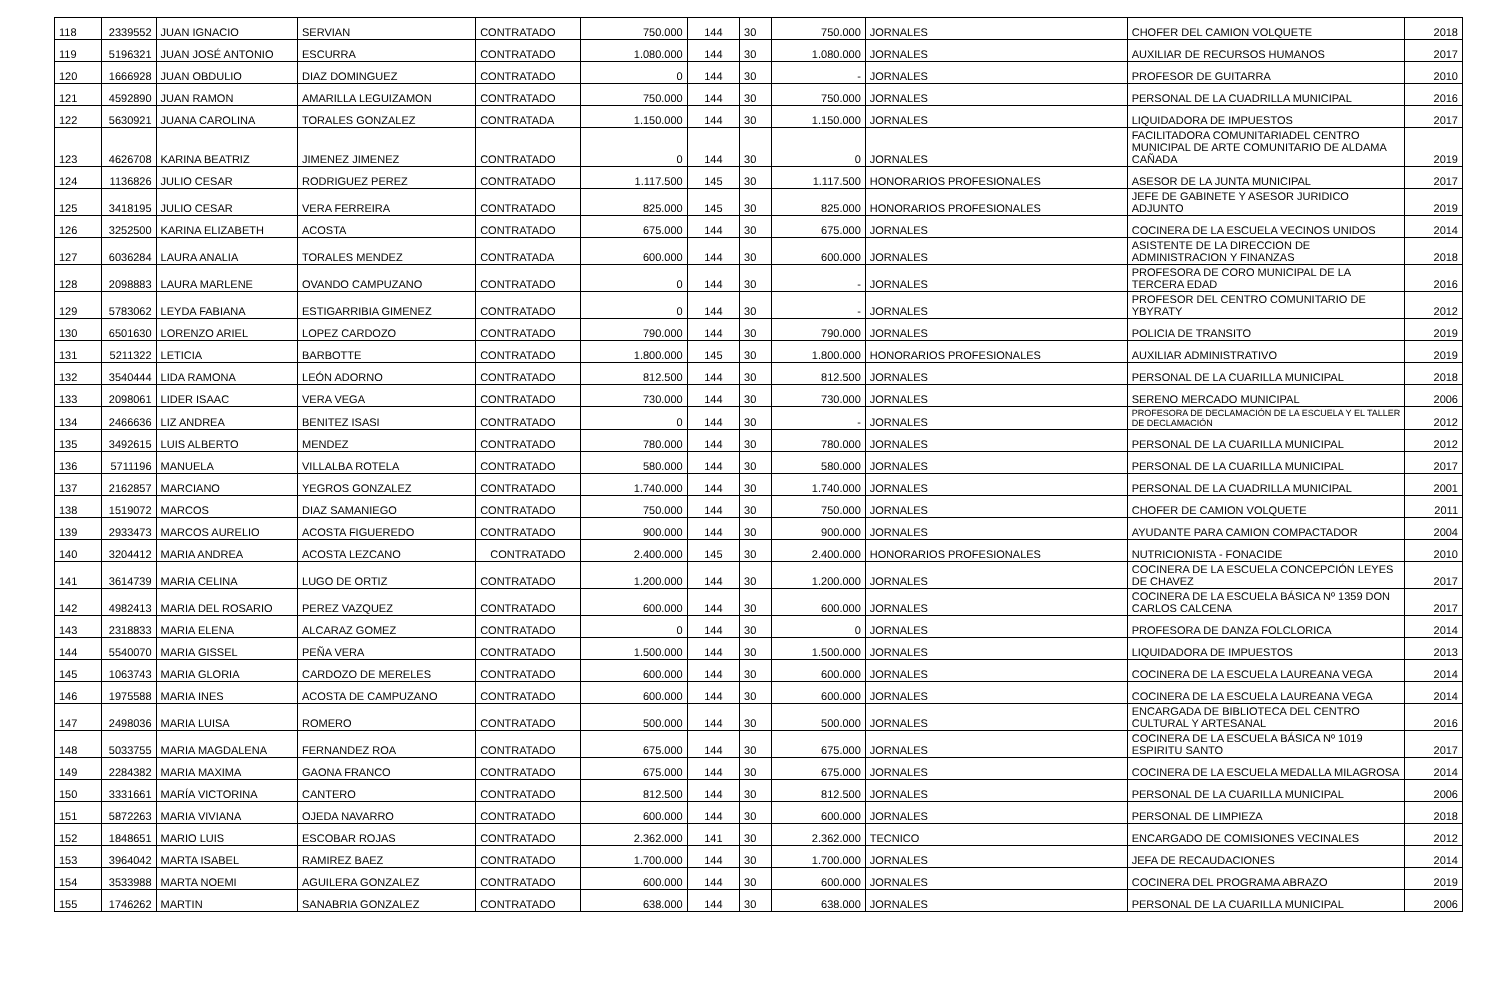| 118 | 2339552 | JUAN IGNACIO | SERVIAN | CONTRATADO | 750.000 | 144 | 30 | 750.000 | JORNALES | CHOFER DEL CAMION VOLQUETE | 2018 |
| 119 | 5196321 | JUAN JOSÉ ANTONIO | ESCURRA | CONTRATADO | 1.080.000 | 144 | 30 | 1.080.000 | JORNALES | AUXILIAR DE RECURSOS HUMANOS | 2017 |
| 120 | 1666928 | JUAN OBDULIO | DIAZ DOMINGUEZ | CONTRATADO | 0 | 144 | 30 | - | JORNALES | PROFESOR DE GUITARRA | 2010 |
| 121 | 4592890 | JUAN RAMON | AMARILLA LEGUIZAMON | CONTRATADO | 750.000 | 144 | 30 | 750.000 | JORNALES | PERSONAL DE LA CUADRILLA MUNICIPAL | 2016 |
| 122 | 5630921 | JUANA CAROLINA | TORALES GONZALEZ | CONTRATADA | 1.150.000 | 144 | 30 | 1.150.000 | JORNALES | LIQUIDADORA DE IMPUESTOS | 2017 |
| 123 | 4626708 | KARINA BEATRIZ | JIMENEZ JIMENEZ | CONTRATADO | 0 | 144 | 30 | 0 | JORNALES | FACILITADORA COMUNITARIADEL CENTRO MUNICIPAL DE ARTE COMUNITARIO DE ALDAMA CAÑADA | 2019 |
| 124 | 1136826 | JULIO CESAR | RODRIGUEZ PEREZ | CONTRATADO | 1.117.500 | 145 | 30 | 1.117.500 | HONORARIOS PROFESIONALES | ASESOR DE LA JUNTA MUNICIPAL | 2017 |
| 125 | 3418195 | JULIO CESAR | VERA FERREIRA | CONTRATADO | 825.000 | 145 | 30 | 825.000 | HONORARIOS PROFESIONALES | JEFE DE GABINETE Y ASESOR JURIDICO ADJUNTO | 2019 |
| 126 | 3252500 | KARINA ELIZABETH | ACOSTA | CONTRATADO | 675.000 | 144 | 30 | 675.000 | JORNALES | COCINERA DE LA ESCUELA VECINOS UNIDOS | 2014 |
| 127 | 6036284 | LAURA ANALIA | TORALES MENDEZ | CONTRATADA | 600.000 | 144 | 30 | 600.000 | JORNALES | ASISTENTE DE LA DIRECCION DE ADMINISTRACION Y FINANZAS | 2018 |
| 128 | 2098883 | LAURA MARLENE | OVANDO CAMPUZANO | CONTRATADO | 0 | 144 | 30 | - | JORNALES | PROFESORA DE CORO MUNICIPAL DE LA TERCERA EDAD | 2016 |
| 129 | 5783062 | LEYDA FABIANA | ESTIGARRIBIA GIMENEZ | CONTRATADO | 0 | 144 | 30 | - | JORNALES | PROFESOR DEL CENTRO COMUNITARIO DE YBYRATY | 2012 |
| 130 | 6501630 | LORENZO ARIEL | LOPEZ CARDOZO | CONTRATADO | 790.000 | 144 | 30 | 790.000 | JORNALES | POLICIA DE TRANSITO | 2019 |
| 131 | 5211322 | LETICIA | BARBOTTE | CONTRATADO | 1.800.000 | 145 | 30 | 1.800.000 | HONORARIOS PROFESIONALES | AUXILIAR ADMINISTRATIVO | 2019 |
| 132 | 3540444 | LIDA RAMONA | LEÓN ADORNO | CONTRATADO | 812.500 | 144 | 30 | 812.500 | JORNALES | PERSONAL DE LA CUARILLA MUNICIPAL | 2018 |
| 133 | 2098061 | LIDER ISAAC | VERA VEGA | CONTRATADO | 730.000 | 144 | 30 | 730.000 | JORNALES | SERENO MERCADO MUNICIPAL | 2006 |
| 134 | 2466636 | LIZ ANDREA | BENITEZ ISASI | CONTRATADO | 0 | 144 | 30 | - | JORNALES | PROFESORA DE DECLAMACIÓN DE LA ESCUELA Y EL TALLER DE DECLAMACIÓN | 2012 |
| 135 | 3492615 | LUIS ALBERTO | MENDEZ | CONTRATADO | 780.000 | 144 | 30 | 780.000 | JORNALES | PERSONAL DE LA CUARILLA MUNICIPAL | 2012 |
| 136 | 5711196 | MANUELA | VILLALBA ROTELA | CONTRATADO | 580.000 | 144 | 30 | 580.000 | JORNALES | PERSONAL DE LA CUARILLA MUNICIPAL | 2017 |
| 137 | 2162857 | MARCIANO | YEGROS GONZALEZ | CONTRATADO | 1.740.000 | 144 | 30 | 1.740.000 | JORNALES | PERSONAL DE LA CUADRILLA MUNICIPAL | 2001 |
| 138 | 1519072 | MARCOS | DIAZ SAMANIEGO | CONTRATADO | 750.000 | 144 | 30 | 750.000 | JORNALES | CHOFER DE CAMION VOLQUETE | 2011 |
| 139 | 2933473 | MARCOS AURELIO | ACOSTA FIGUEREDO | CONTRATADO | 900.000 | 144 | 30 | 900.000 | JORNALES | AYUDANTE PARA CAMION COMPACTADOR | 2004 |
| 140 | 3204412 | MARIA ANDREA | ACOSTA LEZCANO | CONTRATADO | 2.400.000 | 145 | 30 | 2.400.000 | HONORARIOS PROFESIONALES | NUTRICIONISTA - FONACIDE | 2010 |
| 141 | 3614739 | MARIA CELINA | LUGO DE ORTIZ | CONTRATADO | 1.200.000 | 144 | 30 | 1.200.000 | JORNALES | COCINERA DE LA ESCUELA CONCEPCIÓN LEYES DE CHAVEZ | 2017 |
| 142 | 4982413 | MARIA DEL ROSARIO | PEREZ VAZQUEZ | CONTRATADO | 600.000 | 144 | 30 | 600.000 | JORNALES | COCINERA DE LA ESCUELA BÁSICA Nº 1359 DON CARLOS CALCENA | 2017 |
| 143 | 2318833 | MARIA ELENA | ALCARAZ GOMEZ | CONTRATADO | 0 | 144 | 30 | 0 | JORNALES | PROFESORA DE DANZA FOLCLORICA | 2014 |
| 144 | 5540070 | MARIA GISSEL | PEÑA VERA | CONTRATADO | 1.500.000 | 144 | 30 | 1.500.000 | JORNALES | LIQUIDADORA DE IMPUESTOS | 2013 |
| 145 | 1063743 | MARIA GLORIA | CARDOZO DE MERELES | CONTRATADO | 600.000 | 144 | 30 | 600.000 | JORNALES | COCINERA DE LA ESCUELA LAUREANA VEGA | 2014 |
| 146 | 1975588 | MARIA INES | ACOSTA DE CAMPUZANO | CONTRATADO | 600.000 | 144 | 30 | 600.000 | JORNALES | COCINERA DE LA ESCUELA LAUREANA VEGA | 2014 |
| 147 | 2498036 | MARIA LUISA | ROMERO | CONTRATADO | 500.000 | 144 | 30 | 500.000 | JORNALES | ENCARGADA DE BIBLIOTECA DEL CENTRO CULTURAL Y ARTESANAL | 2016 |
| 148 | 5033755 | MARIA MAGDALENA | FERNANDEZ ROA | CONTRATADO | 675.000 | 144 | 30 | 675.000 | JORNALES | COCINERA DE LA ESCUELA BÁSICA Nº 1019 ESPIRITU SANTO | 2017 |
| 149 | 2284382 | MARIA MAXIMA | GAONA FRANCO | CONTRATADO | 675.000 | 144 | 30 | 675.000 | JORNALES | COCINERA DE LA ESCUELA MEDALLA MILAGROSA | 2014 |
| 150 | 3331661 | MARÍA VICTORINA | CANTERO | CONTRATADO | 812.500 | 144 | 30 | 812.500 | JORNALES | PERSONAL DE LA CUARILLA MUNICIPAL | 2006 |
| 151 | 5872263 | MARIA VIVIANA | OJEDA NAVARRO | CONTRATADO | 600.000 | 144 | 30 | 600.000 | JORNALES | PERSONAL DE LIMPIEZA | 2018 |
| 152 | 1848651 | MARIO LUIS | ESCOBAR ROJAS | CONTRATADO | 2.362.000 | 141 | 30 | 2.362.000 | TECNICO | ENCARGADO DE COMISIONES VECINALES | 2012 |
| 153 | 3964042 | MARTA ISABEL | RAMIREZ BAEZ | CONTRATADO | 1.700.000 | 144 | 30 | 1.700.000 | JORNALES | JEFA DE RECAUDACIONES | 2014 |
| 154 | 3533988 | MARTA NOEMI | AGUILERA GONZALEZ | CONTRATADO | 600.000 | 144 | 30 | 600.000 | JORNALES | COCINERA DEL PROGRAMA ABRAZO | 2019 |
| 155 | 1746262 | MARTIN | SANABRIA GONZALEZ | CONTRATADO | 638.000 | 144 | 30 | 638.000 | JORNALES | PERSONAL DE LA CUARILLA MUNICIPAL | 2006 |